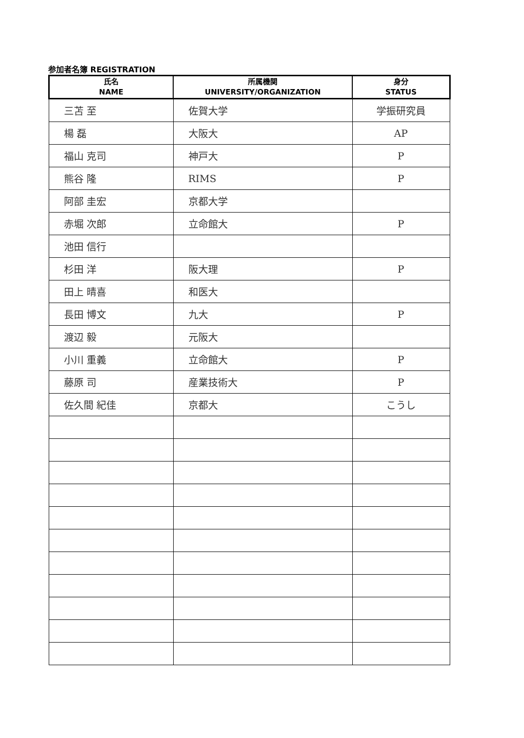参加者名簿 REGISTRATION
| 氏名 NAME | 所属機関 UNIVERSITY/ORGANIZATION | 身分 STATUS |
| --- | --- | --- |
| 三苫 至 | 佐賀大学 | 学振研究員 |
| 楊 磊 | 大阪大 | AP |
| 福山 克司 | 神戸大 | P |
| 熊谷 隆 | RIMS | P |
| 阿部 圭宏 | 京都大学 | |
| 赤堀 次郎 | 立命館大 | P |
| 池田 信行 | | |
| 杉田 洋 | 阪大理 | P |
| 田上 晴喜 | 和医大 | |
| 長田 博文 | 九大 | P |
| 渡辺 毅 | 元阪大 | |
| 小川 重義 | 立命館大 | P |
| 藤原 司 | 産業技術大 | P |
| 佐久間 紀佳 | 京都大 | こうし |